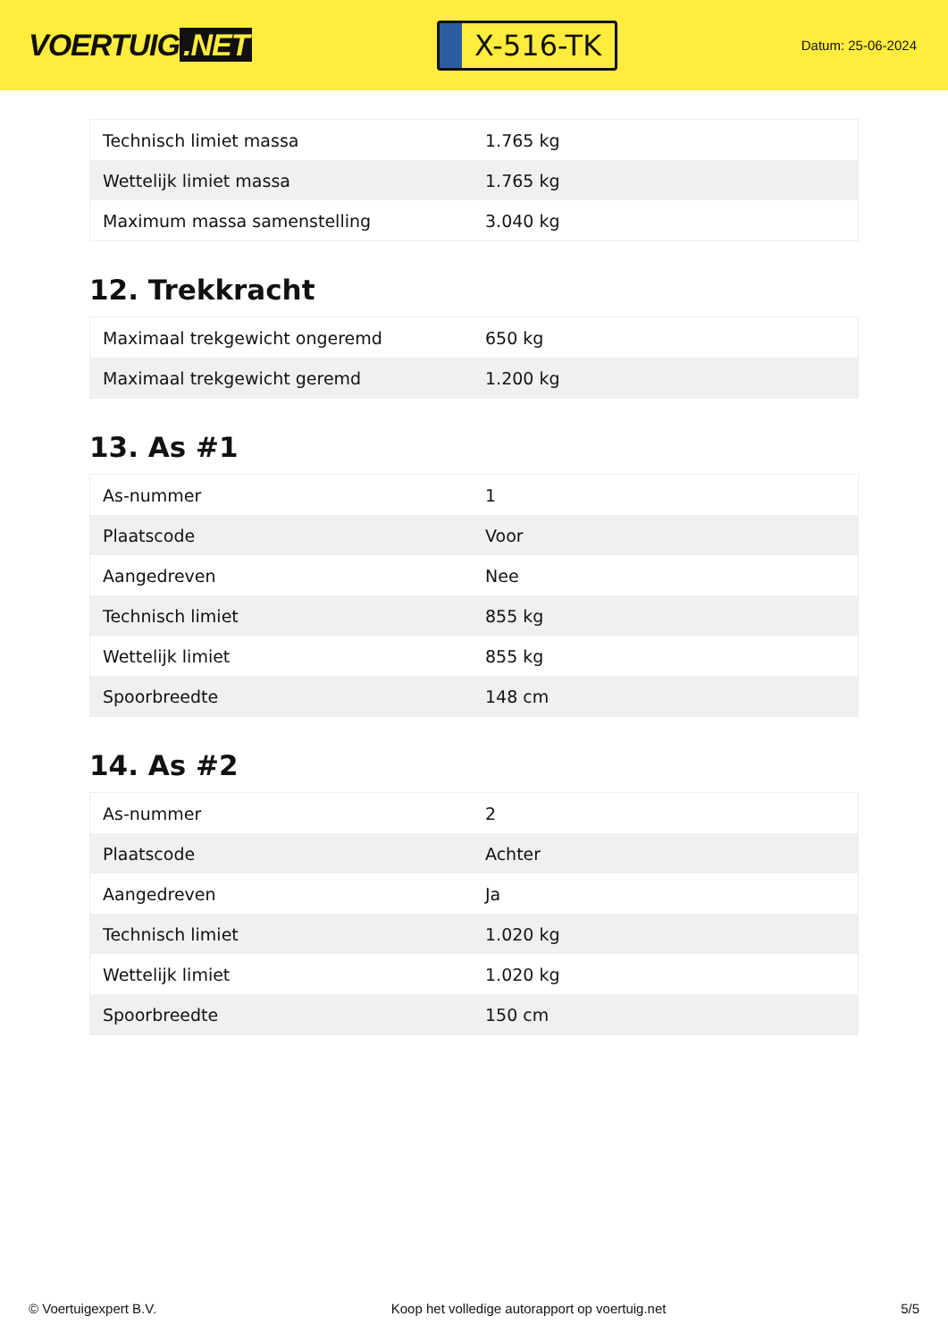VOERTUIG.NET
X-516-TK
Datum: 25-06-2024
| Technisch limiet massa | 1.765 kg |
| Wettelijk limiet massa | 1.765 kg |
| Maximum massa samenstelling | 3.040 kg |
12. Trekkracht
| Maximaal trekgewicht ongeremd | 650 kg |
| Maximaal trekgewicht geremd | 1.200 kg |
13. As #1
| As-nummer | 1 |
| Plaatscode | Voor |
| Aangedreven | Nee |
| Technisch limiet | 855 kg |
| Wettelijk limiet | 855 kg |
| Spoorbreedte | 148 cm |
14. As #2
| As-nummer | 2 |
| Plaatscode | Achter |
| Aangedreven | Ja |
| Technisch limiet | 1.020 kg |
| Wettelijk limiet | 1.020 kg |
| Spoorbreedte | 150 cm |
© Voertuigexpert B.V. Koop het volledige autorapport op voertuig.net 5/5